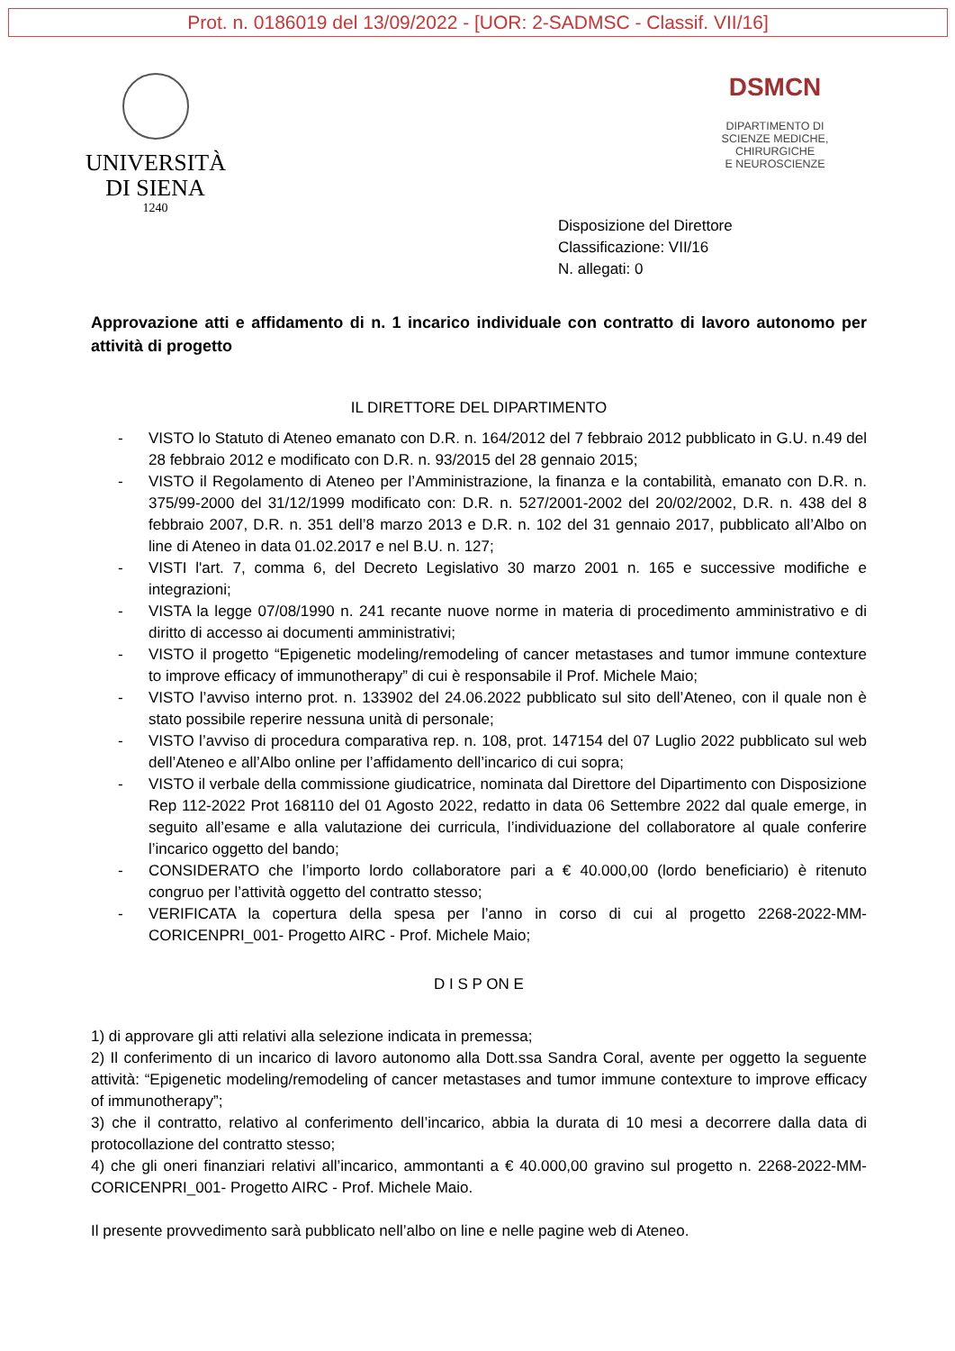Prot. n. 0186019 del 13/09/2022 - [UOR: 2-SADMSC - Classif. VII/16]
UNIVERSITÀ
DI SIENA
1240
DSMCN
DIPARTIMENTO DI
SCIENZE MEDICHE, CHIRURGICHE
E NEUROSCIENZE
Disposizione del Direttore
Classificazione: VII/16
N. allegati: 0
Approvazione atti e affidamento di n. 1 incarico individuale con contratto di lavoro autonomo per attività di progetto
IL DIRETTORE DEL DIPARTIMENTO
- VISTO lo Statuto di Ateneo emanato con D.R. n. 164/2012 del 7 febbraio 2012 pubblicato in G.U. n.49 del 28 febbraio 2012 e modificato con D.R. n. 93/2015 del 28 gennaio 2015;
- VISTO il Regolamento di Ateneo per l’Amministrazione, la finanza e la contabilità, emanato con D.R. n. 375/99-2000 del 31/12/1999 modificato con: D.R. n. 527/2001-2002 del 20/02/2002, D.R. n. 438 del 8 febbraio 2007, D.R. n. 351 dell’8 marzo 2013 e D.R. n. 102 del 31 gennaio 2017, pubblicato all’Albo on line di Ateneo in data 01.02.2017 e nel B.U. n. 127;
- VISTI l'art. 7, comma 6, del Decreto Legislativo 30 marzo 2001 n. 165 e successive modifiche e integrazioni;
- VISTA la legge 07/08/1990 n. 241 recante nuove norme in materia di procedimento amministrativo e di diritto di accesso ai documenti amministrativi;
- VISTO il progetto “Epigenetic modeling/remodeling of cancer metastases and tumor immune contexture to improve efficacy of immunotherapy” di cui è responsabile il Prof. Michele Maio;
- VISTO l’avviso interno prot. n. 133902 del 24.06.2022 pubblicato sul sito dell’Ateneo, con il quale non è stato possibile reperire nessuna unità di personale;
- VISTO l’avviso di procedura comparativa rep. n. 108, prot. 147154 del 07 Luglio 2022 pubblicato sul web dell’Ateneo e all’Albo online per l’affidamento dell’incarico di cui sopra;
- VISTO il verbale della commissione giudicatrice, nominata dal Direttore del Dipartimento con Disposizione Rep 112-2022 Prot 168110 del 01 Agosto 2022, redatto in data 06 Settembre 2022 dal quale emerge, in seguito all’esame e alla valutazione dei curricula, l’individuazione del collaboratore al quale conferire l’incarico oggetto del bando;
- CONSIDERATO che l’importo lordo collaboratore pari a € 40.000,00 (lordo beneficiario) è ritenuto congruo per l’attività oggetto del contratto stesso;
- VERIFICATA la copertura della spesa per l’anno in corso di cui al progetto 2268-2022-MM-CORICENPRI_001- Progetto AIRC - Prof. Michele Maio;
D I S P ON E
1) di approvare gli atti relativi alla selezione indicata in premessa;
2) Il conferimento di un incarico di lavoro autonomo alla Dott.ssa Sandra Coral, avente per oggetto la seguente attività: “Epigenetic modeling/remodeling of cancer metastases and tumor immune contexture to improve efficacy of immunotherapy”;
3) che il contratto, relativo al conferimento dell’incarico, abbia la durata di 10 mesi a decorrere dalla data di protocollazione del contratto stesso;
4) che gli oneri finanziari relativi all’incarico, ammontanti a € 40.000,00 gravino sul progetto n. 2268-2022-MM-CORICENPRI_001- Progetto AIRC - Prof. Michele Maio.
Il presente provvedimento sarà pubblicato nell’albo on line e nelle pagine web di Ateneo.